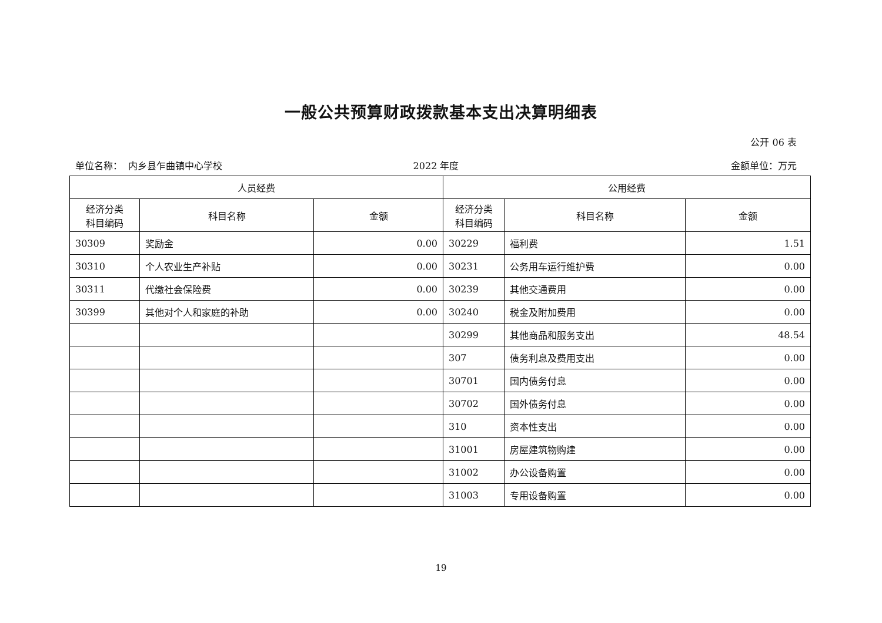一般公共预算财政拨款基本支出决算明细表
公开 06 表
单位名称： 内乡县乍曲镇中心学校 2022 年度 金额单位：万元
| 人员经费 | | | 公用经费 | | |
| --- | --- | --- | --- | --- | --- |
| 经济分类 科目编码 | 科目名称 | 金额 | 经济分类 科目编码 | 科目名称 | 金额 |
| 30309 | 奖励金 | 0.00 | 30229 | 福利费 | 1.51 |
| 30310 | 个人农业生产补贴 | 0.00 | 30231 | 公务用车运行维护费 | 0.00 |
| 30311 | 代缴社会保险费 | 0.00 | 30239 | 其他交通费用 | 0.00 |
| 30399 | 其他对个人和家庭的补助 | 0.00 | 30240 | 税金及附加费用 | 0.00 |
| | | | 30299 | 其他商品和服务支出 | 48.54 |
| | | | 307 | 债务利息及费用支出 | 0.00 |
| | | | 30701 | 国内债务付息 | 0.00 |
| | | | 30702 | 国外债务付息 | 0.00 |
| | | | 310 | 资本性支出 | 0.00 |
| | | | 31001 | 房屋建筑物购建 | 0.00 |
| | | | 31002 | 办公设备购置 | 0.00 |
| | | | 31003 | 专用设备购置 | 0.00 |
19